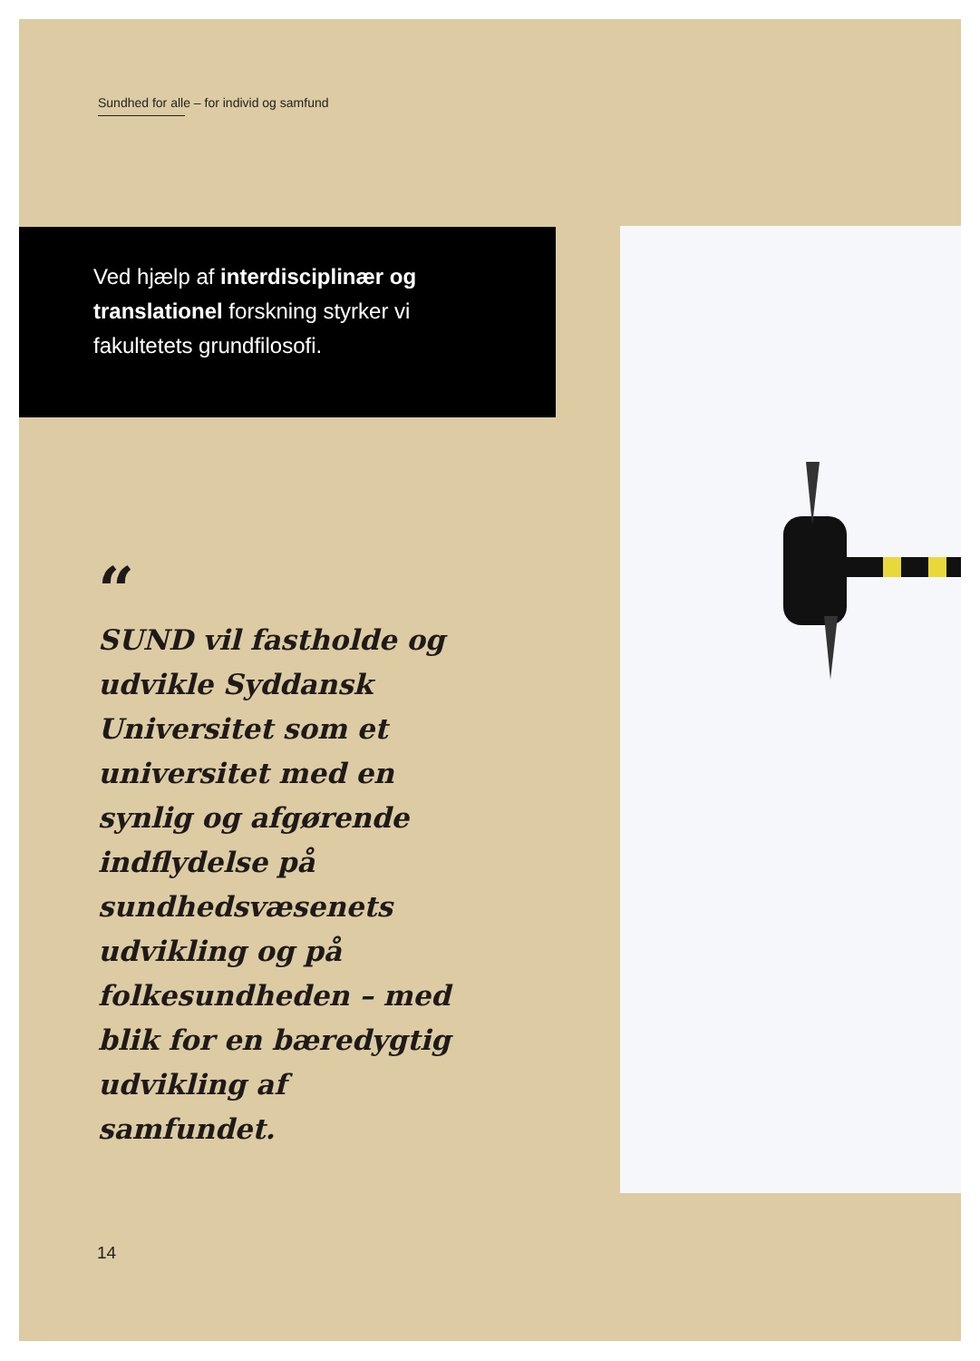Sundhed for alle – for individ og samfund
Ved hjælp af interdisciplinær og translationel forskning styrker vi fakultetets grundfilosofi.
“
SUND vil fastholde og udvikle Syddansk Universitet som et universitet med en synlig og afgørende indflydelse på sundhedsvæsenets udvikling og på folkesundheden – med blik for en bæredygtig udvikling af samfundet.
14